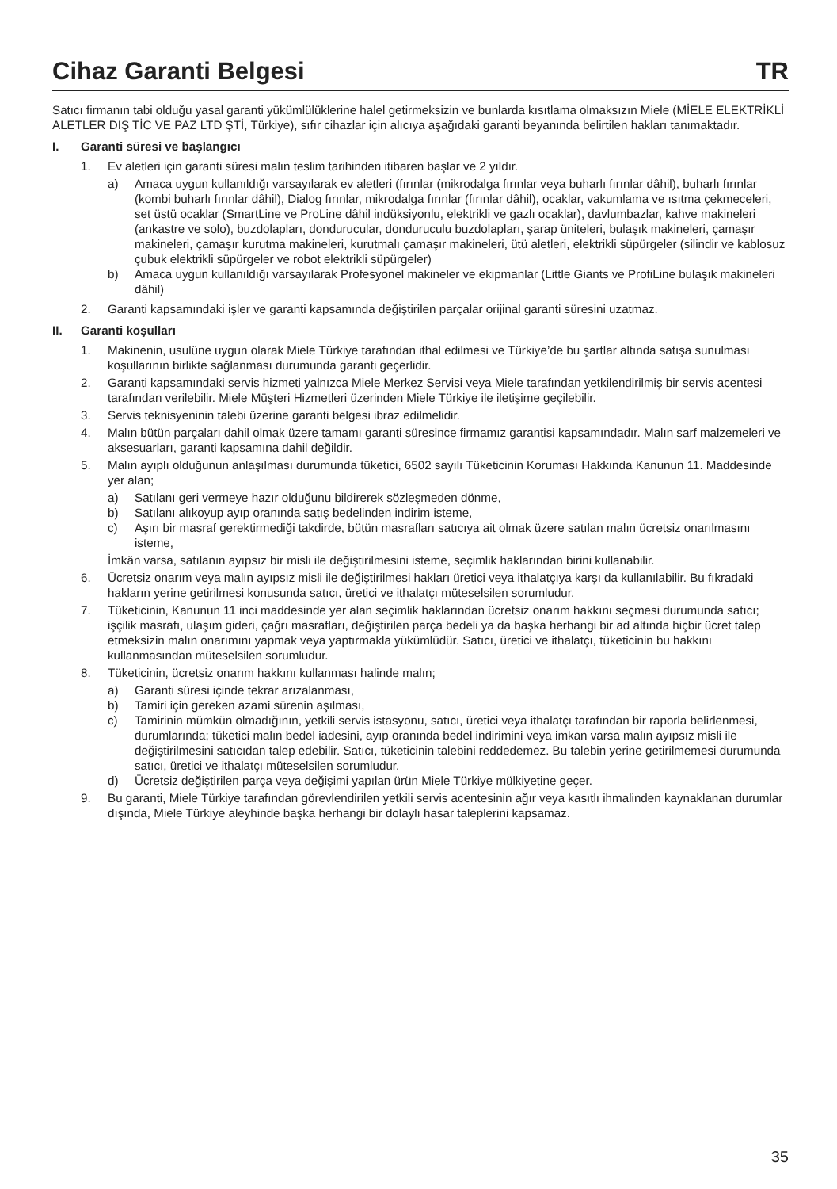Cihaz Garanti Belgesi TR
Satıcı firmanın tabi olduğu yasal garanti yükümlülüklerine halel getirmeksizin ve bunlarda kısıtlama olmaksızın Miele (MİELE ELEKTRİKLİ ALETLER DIŞ TİC VE PAZ LTD ŞTİ, Türkiye), sıfır cihazlar için alıcıya aşağıdaki garanti beyanında belirtilen hakları tanımaktadır.
I. Garanti süresi ve başlangıcı
1. Ev aletleri için garanti süresi malın teslim tarihinden itibaren başlar ve 2 yıldır.
a) Amaca uygun kullanıldığı varsayılarak ev aletleri (fırınlar (mikrodalga fırınlar veya buharlı fırınlar dâhil), buharlı fırınlar (kombi buharlı fırınlar dâhil), Dialog fırınlar, mikrodalga fırınlar (fırınlar dâhil), ocaklar, vakumlama ve ısıtma çekmeceleri, set üstü ocaklar (SmartLine ve ProLine dâhil indüksiyonlu, elektrikli ve gazlı ocaklar), davlumbazlar, kahve makineleri (ankastre ve solo), buzdolapları, dondurucular, donduruculu buzdolapları, şarap üniteleri, bulaşık makineleri, çamaşır makineleri, çamaşır kurutma makineleri, kurutmalı çamaşır makineleri, ütü aletleri, elektrikli süpürgeler (silindir ve kablosuz çubuk elektrikli süpürgeler ve robot elektrikli süpürgeler)
b) Amaca uygun kullanıldığı varsayılarak Profesyonel makineler ve ekipmanlar (Little Giants ve ProfiLine bulaşık makineleri dâhil)
2. Garanti kapsamındaki işler ve garanti kapsamında değiştirilen parçalar orijinal garanti süresini uzatmaz.
II. Garanti koşulları
1. Makinenin, usulüne uygun olarak Miele Türkiye tarafından ithal edilmesi ve Türkiye’de bu şartlar altında satışa sunulması koşullarının birlikte sağlanması durumunda garanti geçerlidir.
2. Garanti kapsamındaki servis hizmeti yalnızca Miele Merkez Servisi veya Miele tarafından yetkilendirilmiş bir servis acentesi tarafından verilebilir. Miele Müşteri Hizmetleri üzerinden Miele Türkiye ile iletişime geçilebilir.
3. Servis teknisyeninin talebi üzerine garanti belgesi ibraz edilmelidir.
4. Malın bütün parçaları dahil olmak üzere tamamı garanti süresince firmamız garantisi kapsamındadır. Malın sarf malzemeleri ve aksesuarları, garanti kapsamına dahil değildir.
5. Malın ayıplı olduğunun anlaşılması durumunda tüketici, 6502 sayılı Tüketicinin Koruması Hakkında Kanunun 11. Maddesinde yer alan;
a) Satılanı geri vermeye hazır olduğunu bildirerek sözleşmeden dönme,
b) Satılanı alıkoyup ayıp oranında satış bedelinden indirim isteme,
c) Aşırı bir masraf gerektirmediği takdirde, bütün masrafları satıcıya ait olmak üzere satılan malın ücretsiz onarılmasını isteme,
İmkân varsa, satılanın ayıpsız bir misli ile değiştirilmesini isteme, seçimlik haklarından birini kullanabilir.
6. Ücretsiz onarım veya malın ayıpsız misli ile değiştirilmesi hakları üretici veya ithalatçıya karşı da kullanılabilir. Bu fıkradaki hakların yerine getirilmesi konusunda satıcı, üretici ve ithalatçı müteselsilen sorumludur.
7. Tüketicinin, Kanunun 11 inci maddesinde yer alan seçimlik haklarından ücretsiz onarım hakkını seçmesi durumunda satıcı; işçilik masrafı, ulaşım gideri, çağrı masrafları, değiştirilen parça bedeli ya da başka herhangi bir ad altında hiçbir ücret talep etmeksizin malın onarımını yapmak veya yaptırmakla yükümlüdür. Satıcı, üretici ve ithalatçı, tüketicinin bu hakkını kullanmasından müteselsilen sorumludur.
8. Tüketicinin, ücretsiz onarım hakkını kullanması halinde malın;
a) Garanti süresi içinde tekrar arızalanması,
b) Tamiri için gereken azami sürenin aşılması,
c) Tamirinin mümkün olmadığının, yetkili servis istasyonu, satıcı, üretici veya ithalatçı tarafından bir raporla belirlenmesi, durumlarında; tüketici malın bedel iadesini, ayıp oranında bedel indirimini veya imkan varsa malın ayıpsız misli ile değiştirilmesini satıcıdan talep edebilir. Satıcı, tüketicinin talebini reddedemez. Bu talebin yerine getirilmemesi durumunda satıcı, üretici ve ithalatçı müteselsilen sorumludur.
d) Ücretsiz değiştirilen parça veya değişimi yapılan ürün Miele Türkiye mülkiyetine geçer.
9. Bu garanti, Miele Türkiye tarafından görevlendirilen yetkili servis acentesinin ağır veya kasıtlı ihmalinden kaynaklanan durumlar dışında, Miele Türkiye aleyhinde başka herhangi bir dolaylı hasar taleplerini kapsamaz.
35